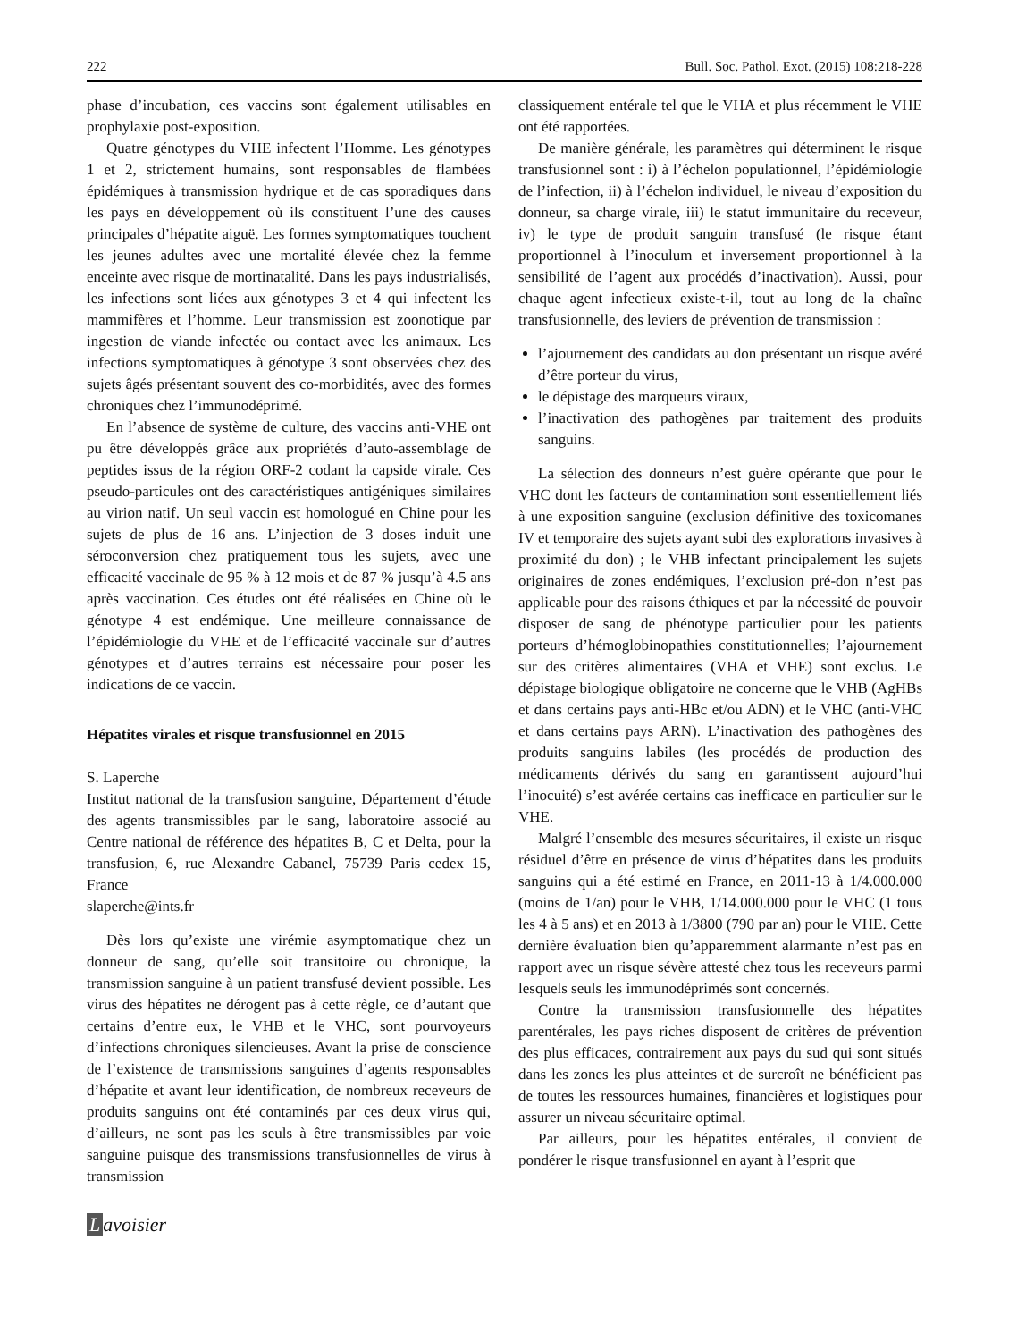222 Bull. Soc. Pathol. Exot. (2015) 108:218-228
phase d’incubation, ces vaccins sont également utilisables en prophylaxie post-exposition.
Quatre génotypes du VHE infectent l’Homme. Les génotypes 1 et 2, strictement humains, sont responsables de flambées épidémiques à transmission hydrique et de cas sporadiques dans les pays en développement où ils constituent l’une des causes principales d’hépatite aiguë. Les formes symptomatiques touchent les jeunes adultes avec une mortalité élevée chez la femme enceinte avec risque de mortinatalité. Dans les pays industrialisés, les infections sont liées aux génotypes 3 et 4 qui infectent les mammifères et l’homme. Leur transmission est zoonotique par ingestion de viande infectée ou contact avec les animaux. Les infections symptomatiques à génotype 3 sont observées chez des sujets âgés présentant souvent des co-morbidités, avec des formes chroniques chez l’immunodéprimé.
En l’absence de système de culture, des vaccins anti-VHE ont pu être développés grâce aux propriétés d’auto-assemblage de peptides issus de la région ORF-2 codant la capside virale. Ces pseudo-particules ont des caractéristiques antigéniques similaires au virion natif. Un seul vaccin est homologué en Chine pour les sujets de plus de 16 ans. L’injection de 3 doses induit une séroconversion chez pratiquement tous les sujets, avec une efficacité vaccinale de 95 % à 12 mois et de 87 % jusqu’à 4.5 ans après vaccination. Ces études ont été réalisées en Chine où le génotype 4 est endémique. Une meilleure connaissance de l’épidémiologie du VHE et de l’efficacité vaccinale sur d’autres génotypes et d’autres terrains est nécessaire pour poser les indications de ce vaccin.
Hépatites virales et risque transfusionnel en 2015
S. Laperche
Institut national de la transfusion sanguine, Département d’étude des agents transmissibles par le sang, laboratoire associé au Centre national de référence des hépatites B, C et Delta, pour la transfusion, 6, rue Alexandre Cabanel, 75739 Paris cedex 15, France
slaperche@ints.fr
Dès lors qu’existe une virémie asymptomatique chez un donneur de sang, qu’elle soit transitoire ou chronique, la transmission sanguine à un patient transfusé devient possible. Les virus des hépatites ne dérogent pas à cette règle, ce d’autant que certains d’entre eux, le VHB et le VHC, sont pourvoyeurs d’infections chroniques silencieuses. Avant la prise de conscience de l’existence de transmissions sanguines d’agents responsables d’hépatite et avant leur identification, de nombreux receveurs de produits sanguins ont été contaminés par ces deux virus qui, d’ailleurs, ne sont pas les seuls à être transmissibles par voie sanguine puisque des transmissions transfusionnelles de virus à transmission
Lavoisier
classiquement entérale tel que le VHA et plus récemment le VHE ont été rapportées.
De manière générale, les paramètres qui déterminent le risque transfusionnel sont : i) à l’échelon populationnel, l’épidémiologie de l’infection, ii) à l’échelon individuel, le niveau d’exposition du donneur, sa charge virale, iii) le statut immunitaire du receveur, iv) le type de produit sanguin transfusé (le risque étant proportionnel à l’inoculum et inversement proportionnel à la sensibilité de l’agent aux procédés d’inactivation). Aussi, pour chaque agent infectieux existe-t-il, tout au long de la chaîne transfusionnelle, des leviers de prévention de transmission :
l’ajournement des candidats au don présentant un risque avéré d’être porteur du virus,
le dépistage des marqueurs viraux,
l’inactivation des pathogènes par traitement des produits sanguins.
La sélection des donneurs n’est guère opérante que pour le VHC dont les facteurs de contamination sont essentiellement liés à une exposition sanguine (exclusion définitive des toxicomanes IV et temporaire des sujets ayant subi des explorations invasives à proximité du don) ; le VHB infectant principalement les sujets originaires de zones endémiques, l’exclusion pré-don n’est pas applicable pour des raisons éthiques et par la nécessité de pouvoir disposer de sang de phénotype particulier pour les patients porteurs d’hémoglobinopathies constitutionnelles; l’ajournement sur des critères alimentaires (VHA et VHE) sont exclus. Le dépistage biologique obligatoire ne concerne que le VHB (AgHBs et dans certains pays anti-HBc et/ou ADN) et le VHC (anti-VHC et dans certains pays ARN). L’inactivation des pathogènes des produits sanguins labiles (les procédés de production des médicaments dérivés du sang en garantissent aujourd’hui l’inocuité) s’est avérée certains cas inefficace en particulier sur le VHE.
Malgré l’ensemble des mesures sécuritaires, il existe un risque résiduel d’être en présence de virus d’hépatites dans les produits sanguins qui a été estimé en France, en 2011-13 à 1/4.000.000 (moins de 1/an) pour le VHB, 1/14.000.000 pour le VHC (1 tous les 4 à 5 ans) et en 2013 à 1/3800 (790 par an) pour le VHE. Cette dernière évaluation bien qu’apparemment alarmante n’est pas en rapport avec un risque sévère attesté chez tous les receveurs parmi lesquels seuls les immunodéprimés sont concernés.
Contre la transmission transfusionnelle des hépatites parentérales, les pays riches disposent de critères de prévention des plus efficaces, contrairement aux pays du sud qui sont situés dans les zones les plus atteintes et de surcroît ne bénéficient pas de toutes les ressources humaines, financières et logistiques pour assurer un niveau sécuritaire optimal.
Par ailleurs, pour les hépatites entérales, il convient de pondérer le risque transfusionnel en ayant à l’esprit que